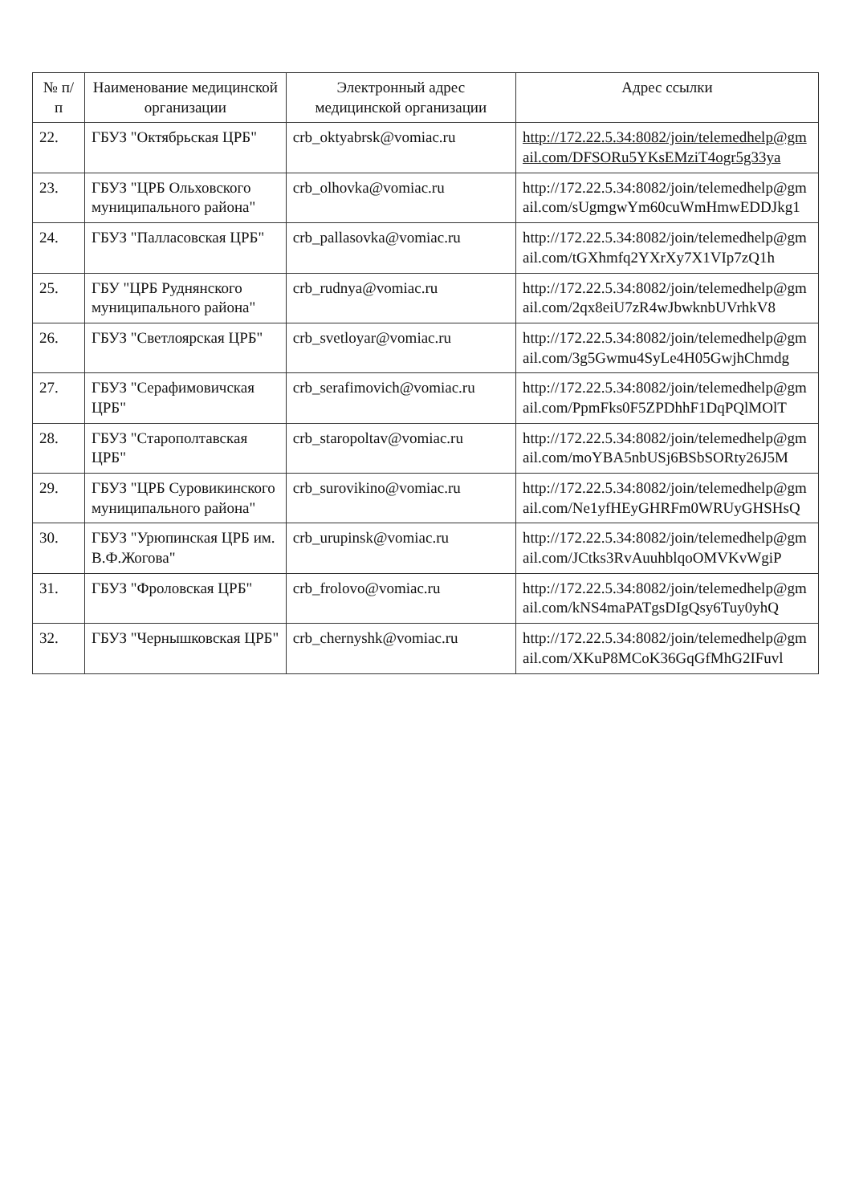| № п/п | Наименование медицинской организации | Электронный адрес медицинской организации | Адрес ссылки |
| --- | --- | --- | --- |
| 22. | ГБУЗ "Октябрьская ЦРБ" | crb_oktyabrsk@vomiac.ru | http://172.22.5.34:8082/join/telemedhelp@gmail.com/DFSORu5YKsEMziT4ogr5g33ya |
| 23. | ГБУЗ "ЦРБ Ольховского муниципального района" | crb_olhovka@vomiac.ru | http://172.22.5.34:8082/join/telemedhelp@gmail.com/sUgmgwYm60cuWmHmwEDDJkg1 |
| 24. | ГБУЗ "Палласовская ЦРБ" | crb_pallasovka@vomiac.ru | http://172.22.5.34:8082/join/telemedhelp@gmail.com/tGXhmfq2YXrXy7X1VIp7zQ1h |
| 25. | ГБУ "ЦРБ Руднянского муниципального района" | crb_rudnya@vomiac.ru | http://172.22.5.34:8082/join/telemedhelp@gmail.com/2qx8eiU7zR4wJbwknbUVrhkV8 |
| 26. | ГБУЗ "Светлоярская ЦРБ" | crb_svetloyar@vomiac.ru | http://172.22.5.34:8082/join/telemedhelp@gmail.com/3g5Gwmu4SyLe4H05GwjhChmdg |
| 27. | ГБУЗ "Серафимовичская ЦРБ" | crb_serafimovich@vomiac.ru | http://172.22.5.34:8082/join/telemedhelp@gmail.com/PpmFks0F5ZPDhhF1DqPQlMOlT |
| 28. | ГБУЗ "Старополтавская ЦРБ" | crb_staropoltav@vomiac.ru | http://172.22.5.34:8082/join/telemedhelp@gmail.com/moYBA5nbUSj6BSbSORty26J5M |
| 29. | ГБУЗ "ЦРБ Суровикинского муниципального района" | crb_surovikino@vomiac.ru | http://172.22.5.34:8082/join/telemedhelp@gmail.com/Ne1yfHEyGHRFm0WRUyGHSHsQ |
| 30. | ГБУЗ "Урюпинская ЦРБ им. В.Ф.Жогова" | crb_urupinsk@vomiac.ru | http://172.22.5.34:8082/join/telemedhelp@gmail.com/JCtks3RvAuuhblqoOMVKvWgiP |
| 31. | ГБУЗ "Фроловская ЦРБ" | crb_frolovo@vomiac.ru | http://172.22.5.34:8082/join/telemedhelp@gmail.com/kNS4maPATgsDIgQsy6Tuy0yhQ |
| 32. | ГБУЗ "Чернышковская ЦРБ" | crb_chernyshk@vomiac.ru | http://172.22.5.34:8082/join/telemedhelp@gmail.com/XKuP8MCoK36GqGfMhG2IFuvl |